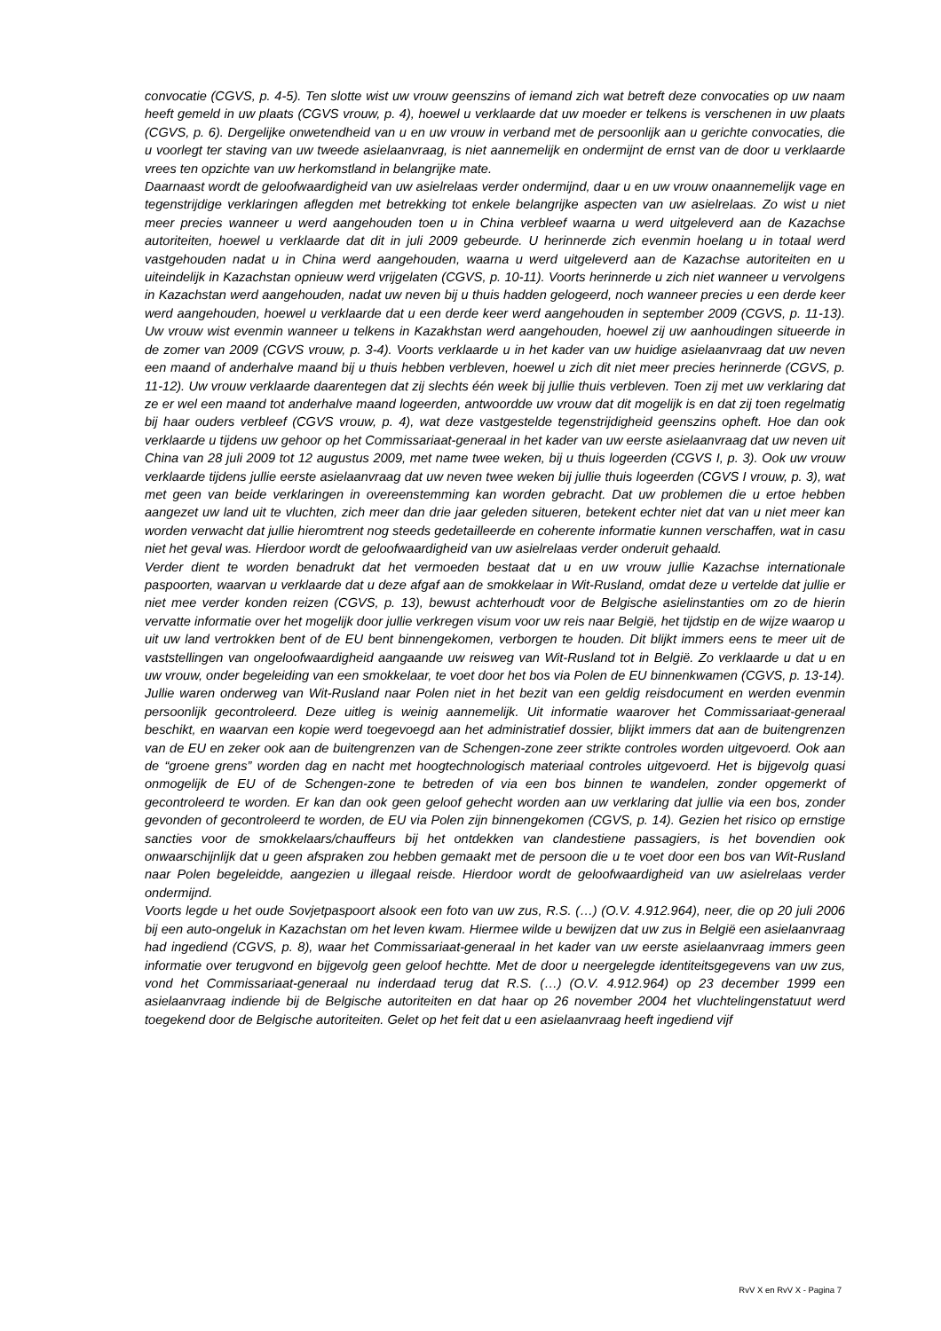convocatie (CGVS, p. 4-5). Ten slotte wist uw vrouw geenszins of iemand zich wat betreft deze convocaties op uw naam heeft gemeld in uw plaats (CGVS vrouw, p. 4), hoewel u verklaarde dat uw moeder er telkens is verschenen in uw plaats (CGVS, p. 6). Dergelijke onwetendheid van u en uw vrouw in verband met de persoonlijk aan u gerichte convocaties, die u voorlegt ter staving van uw tweede asielaanvraag, is niet aannemelijk en ondermijnt de ernst van de door u verklaarde vrees ten opzichte van uw herkomstland in belangrijke mate.
Daarnaast wordt de geloofwaardigheid van uw asielrelaas verder ondermijnd, daar u en uw vrouw onaannemelijk vage en tegenstrijdige verklaringen aflegden met betrekking tot enkele belangrijke aspecten van uw asielrelaas. Zo wist u niet meer precies wanneer u werd aangehouden toen u in China verbleef waarna u werd uitgeleverd aan de Kazachse autoriteiten, hoewel u verklaarde dat dit in juli 2009 gebeurde. U herinnerde zich evenmin hoelang u in totaal werd vastgehouden nadat u in China werd aangehouden, waarna u werd uitgeleverd aan de Kazachse autoriteiten en u uiteindelijk in Kazachstan opnieuw werd vrijgelaten (CGVS, p. 10-11). Voorts herinnerde u zich niet wanneer u vervolgens in Kazachstan werd aangehouden, nadat uw neven bij u thuis hadden gelogeerd, noch wanneer precies u een derde keer werd aangehouden, hoewel u verklaarde dat u een derde keer werd aangehouden in september 2009 (CGVS, p. 11-13). Uw vrouw wist evenmin wanneer u telkens in Kazakhstan werd aangehouden, hoewel zij uw aanhoudingen situeerde in de zomer van 2009 (CGVS vrouw, p. 3-4). Voorts verklaarde u in het kader van uw huidige asielaanvraag dat uw neven een maand of anderhalve maand bij u thuis hebben verbleven, hoewel u zich dit niet meer precies herinnerde (CGVS, p. 11-12). Uw vrouw verklaarde daarentegen dat zij slechts één week bij jullie thuis verbleven. Toen zij met uw verklaring dat ze er wel een maand tot anderhalve maand logeerden, antwoordde uw vrouw dat dit mogelijk is en dat zij toen regelmatig bij haar ouders verbleef (CGVS vrouw, p. 4), wat deze vastgestelde tegenstrijdigheid geenszins opheft. Hoe dan ook verklaarde u tijdens uw gehoor op het Commissariaat-generaal in het kader van uw eerste asielaanvraag dat uw neven uit China van 28 juli 2009 tot 12 augustus 2009, met name twee weken, bij u thuis logeerden (CGVS I, p. 3). Ook uw vrouw verklaarde tijdens jullie eerste asielaanvraag dat uw neven twee weken bij jullie thuis logeerden (CGVS I vrouw, p. 3), wat met geen van beide verklaringen in overeenstemming kan worden gebracht. Dat uw problemen die u ertoe hebben aangezet uw land uit te vluchten, zich meer dan drie jaar geleden situeren, betekent echter niet dat van u niet meer kan worden verwacht dat jullie hieromtrent nog steeds gedetailleerde en coherente informatie kunnen verschaffen, wat in casu niet het geval was. Hierdoor wordt de geloofwaardigheid van uw asielrelaas verder onderuit gehaald.
Verder dient te worden benadrukt dat het vermoeden bestaat dat u en uw vrouw jullie Kazachse internationale paspoorten, waarvan u verklaarde dat u deze afgaf aan de smokkelaar in Wit-Rusland, omdat deze u vertelde dat jullie er niet mee verder konden reizen (CGVS, p. 13), bewust achterhoudt voor de Belgische asielinstanties om zo de hierin vervatte informatie over het mogelijk door jullie verkregen visum voor uw reis naar België, het tijdstip en de wijze waarop u uit uw land vertrokken bent of de EU bent binnengekomen, verborgen te houden. Dit blijkt immers eens te meer uit de vaststellingen van ongeloofwaardigheid aangaande uw reisweg van Wit-Rusland tot in België. Zo verklaarde u dat u en uw vrouw, onder begeleiding van een smokkelaar, te voet door het bos via Polen de EU binnenkwamen (CGVS, p. 13-14). Jullie waren onderweg van Wit-Rusland naar Polen niet in het bezit van een geldig reisdocument en werden evenmin persoonlijk gecontroleerd. Deze uitleg is weinig aannemelijk. Uit informatie waarover het Commissariaat-generaal beschikt, en waarvan een kopie werd toegevoegd aan het administratief dossier, blijkt immers dat aan de buitengrenzen van de EU en zeker ook aan de buitengrenzen van de Schengen-zone zeer strikte controles worden uitgevoerd. Ook aan de “groene grens” worden dag en nacht met hoogtechnologisch materiaal controles uitgevoerd. Het is bijgevolg quasi onmogelijk de EU of de Schengen-zone te betreden of via een bos binnen te wandelen, zonder opgemerkt of gecontroleerd te worden. Er kan dan ook geen geloof gehecht worden aan uw verklaring dat jullie via een bos, zonder gevonden of gecontroleerd te worden, de EU via Polen zijn binnengekomen (CGVS, p. 14). Gezien het risico op ernstige sancties voor de smokkelaars/chauffeurs bij het ontdekken van clandestiene passagiers, is het bovendien ook onwaarschijnlijk dat u geen afspraken zou hebben gemaakt met de persoon die u te voet door een bos van Wit-Rusland naar Polen begeleidde, aangezien u illegaal reisde. Hierdoor wordt de geloofwaardigheid van uw asielrelaas verder ondermijnd.
Voorts legde u het oude Sovjetpaspoort alsook een foto van uw zus, R.S. (…) (O.V. 4.912.964), neer, die op 20 juli 2006 bij een auto-ongeluk in Kazachstan om het leven kwam. Hiermee wilde u bewijzen dat uw zus in België een asielaanvraag had ingediend (CGVS, p. 8), waar het Commissariaat-generaal in het kader van uw eerste asielaanvraag immers geen informatie over terugvond en bijgevolg geen geloof hechtte. Met de door u neergelegde identiteitsgegevens van uw zus, vond het Commissariaat-generaal nu inderdaad terug dat R.S. (…) (O.V. 4.912.964) op 23 december 1999 een asielaanvraag indiende bij de Belgische autoriteiten en dat haar op 26 november 2004 het vluchtelingenstatuut werd toegekend door de Belgische autoriteiten. Gelet op het feit dat u een asielaanvraag heeft ingediend vijf
RvV X en RvV X - Pagina 7